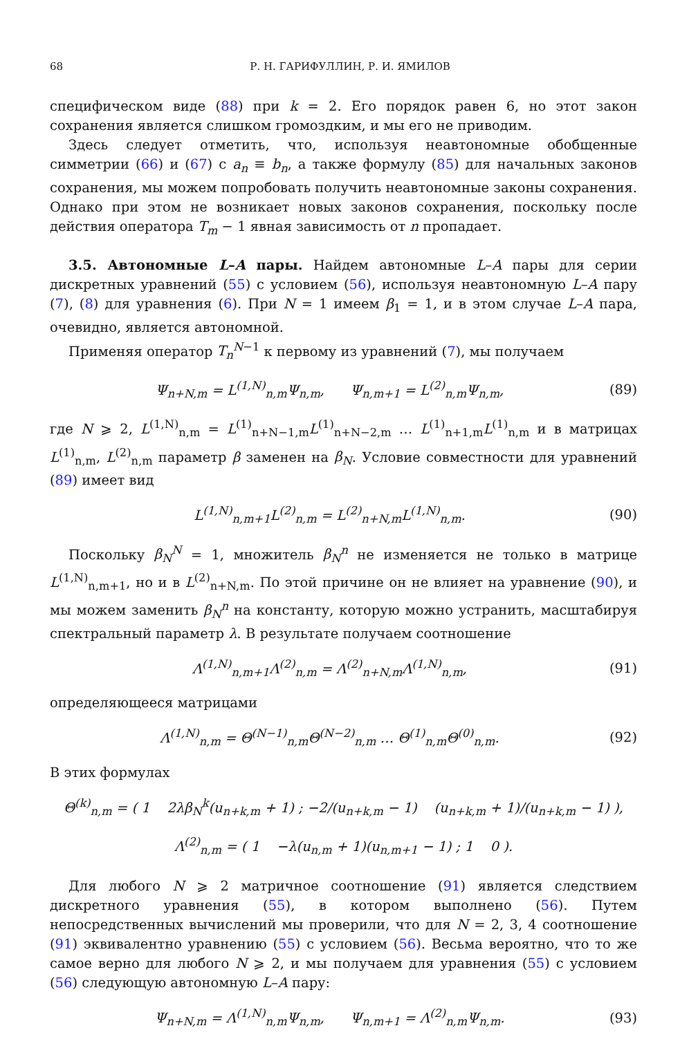68 Р. Н. ГАРИФУЛЛИН, Р. И. ЯМИЛОВ
специфическом виде (88) при k = 2. Его порядок равен 6, но этот закон сохранения является слишком громоздким, и мы его не приводим.
Здесь следует отметить, что, используя неавтономные обобщенные симметрии (66) и (67) с a<sub>n</sub> ≡ b<sub>n</sub>, а также формулу (85) для начальных законов сохранения, мы можем попробовать получить неавтономные законы сохранения. Однако при этом не возникает новых законов сохранения, поскольку после действия оператора T<sub>m</sub> − 1 явная зависимость от n пропадает.
3.5. Автономные L–A пары. Найдем автономные L–A пары для серии дискретных уравнений (55) с условием (56), используя неавтономную L–A пару (7), (8) для уравнения (6). При N = 1 имеем β<sub>1</sub> = 1, и в этом случае L–A пара, очевидно, является автономной.
Применяя оператор T<sub>n</sub><sup>N</sup><sup>−1</sup> к первому из уравнений (7), мы получаем
Ψ<sub>n+N,m</sub> = L<sup>(1,N)</sup><sub>n,m</sub>Ψ<sub>n,m</sub>, Ψ<sub>n,m+1</sub> = L<sup>(2)</sup><sub>n,m</sub>Ψ<sub>n,m</sub>, (89)
где N ⩾ 2, L<sup>(1,N)</sup><sub>n,m</sub> = L<sup>(1)</sup><sub>n+N−1,m</sub>L<sup>(1)</sup><sub>n+N−2,m</sub> … L<sup>(1)</sup><sub>n+1,m</sub>L<sup>(1)</sup><sub>n,m</sub> и в матрицах L<sup>(1)</sup><sub>n,m</sub>, L<sup>(2)</sup><sub>n,m</sub> параметр β заменен на β<sub>N</sub>. Условие совместности для уравнений (89) имеет вид
L<sup>(1,N)</sup><sub>n,m+1</sub>L<sup>(2)</sup><sub>n,m</sub> = L<sup>(2)</sup><sub>n+N,m</sub>L<sup>(1,N)</sup><sub>n,m</sub>. (90)
Поскольку β<sub>N</sub><sup>N</sup> = 1, множитель β<sub>N</sub><sup>n</sup> не изменяется не только в матрице L<sup>(1,N)</sup><sub>n,m+1</sub>, но и в L<sup>(2)</sup><sub>n+N,m</sub>. По этой причине он не влияет на уравнение (90), и мы можем заменить β<sub>N</sub><sup>n</sup> на константу, которую можно устранить, масштабируя спектральный параметр λ. В результате получаем соотношение
Λ<sup>(1,N)</sup><sub>n,m+1</sub>Λ<sup>(2)</sup><sub>n,m</sub> = Λ<sup>(2)</sup><sub>n+N,m</sub>Λ<sup>(1,N)</sup><sub>n,m</sub>, (91)
определяющееся матрицами
Λ<sup>(1,N)</sup><sub>n,m</sub> = Θ<sup>(N−1)</sup><sub>n,m</sub>Θ<sup>(N−2)</sup><sub>n,m</sub> … Θ<sup>(1)</sup><sub>n,m</sub>Θ<sup>(0)</sup><sub>n,m</sub>. (92)
В этих формулах
Θ<sup>(k)</sup><sub>n,m</sub> = ( 1 2λβ<sub>N</sub><sup>k</sup>(u<sub>n+k,m</sub> + 1) ; −2/(u<sub>n+k,m</sub> − 1) (u<sub>n+k,m</sub> + 1)/(u<sub>n+k,m</sub> − 1) ),
Λ<sup>(2)</sup><sub>n,m</sub> = ( 1 −λ(u<sub>n,m</sub> + 1)(u<sub>n,m+1</sub> − 1) ; 1 0 ).
Для любого N ⩾ 2 матричное соотношение (91) является следствием дискретного уравнения (55), в котором выполнено (56). Путем непосредственных вычислений мы проверили, что для N = 2, 3, 4 соотношение (91) эквивалентно уравнению (55) с условием (56). Весьма вероятно, что то же самое верно для любого N ⩾ 2, и мы получаем для уравнения (55) с условием (56) следующую автономную L–A пару:
Ψ<sub>n+N,m</sub> = Λ<sup>(1,N)</sup><sub>n,m</sub>Ψ<sub>n,m</sub>, Ψ<sub>n,m+1</sub> = Λ<sup>(2)</sup><sub>n,m</sub>Ψ<sub>n,m</sub>. (93)